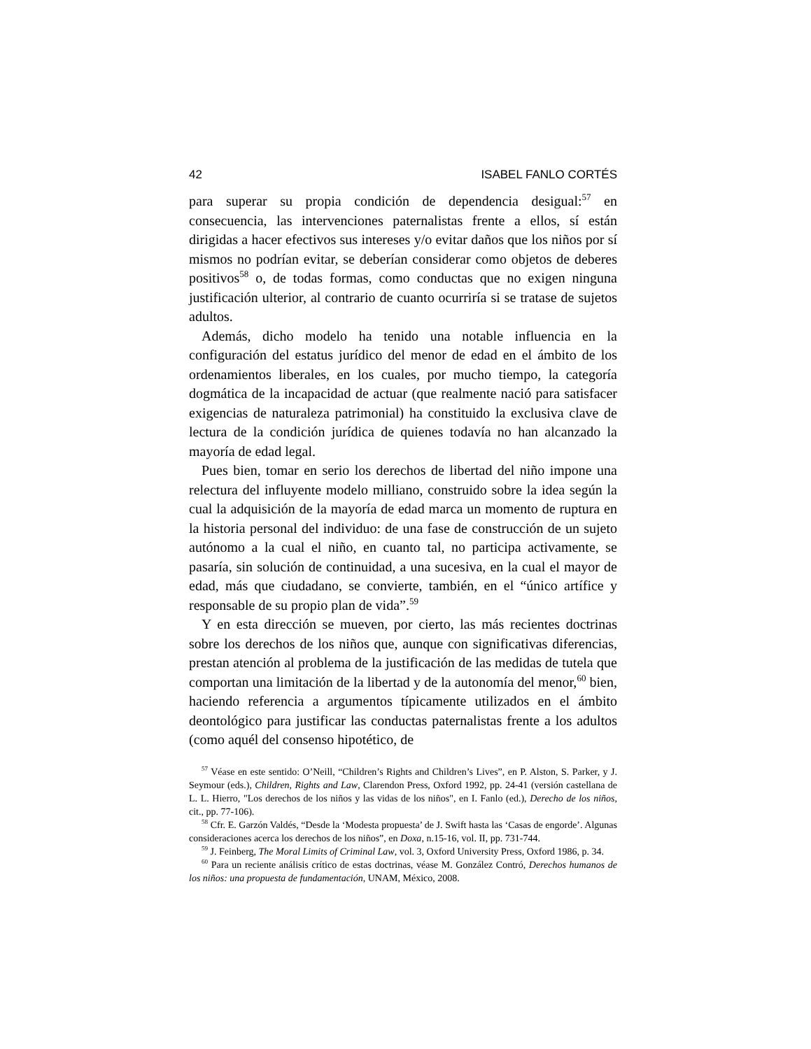42 ISABEL FANLO CORTÉS
para superar su propia condición de dependencia desigual:<sup>57</sup> en consecuencia, las intervenciones paternalistas frente a ellos, sí están dirigidas a hacer efectivos sus intereses y/o evitar daños que los niños por sí mismos no podrían evitar, se deberían considerar como objetos de deberes positivos<sup>58</sup> o, de todas formas, como conductas que no exigen ninguna justificación ulterior, al contrario de cuanto ocurriría si se tratase de sujetos adultos.
Además, dicho modelo ha tenido una notable influencia en la configuración del estatus jurídico del menor de edad en el ámbito de los ordenamientos liberales, en los cuales, por mucho tiempo, la categoría dogmática de la incapacidad de actuar (que realmente nació para satisfacer exigencias de naturaleza patrimonial) ha constituido la exclusiva clave de lectura de la condición jurídica de quienes todavía no han alcanzado la mayoría de edad legal.
Pues bien, tomar en serio los derechos de libertad del niño impone una relectura del influyente modelo milliano, construido sobre la idea según la cual la adquisición de la mayoría de edad marca un momento de ruptura en la historia personal del individuo: de una fase de construcción de un sujeto autónomo a la cual el niño, en cuanto tal, no participa activamente, se pasaría, sin solución de continuidad, a una sucesiva, en la cual el mayor de edad, más que ciudadano, se convierte, también, en el “único artífice y responsable de su propio plan de vida”.<sup>59</sup>
Y en esta dirección se mueven, por cierto, las más recientes doctrinas sobre los derechos de los niños que, aunque con significativas diferencias, prestan atención al problema de la justificación de las medidas de tutela que comportan una limitación de la libertad y de la autonomía del menor,<sup>60</sup> bien, haciendo referencia a argumentos típicamente utilizados en el ámbito deontológico para justificar las conductas paternalistas frente a los adultos (como aquél del consenso hipotético, de
<sup>57</sup> Véase en este sentido: O’Neill, “Children’s Rights and Children’s Lives”, en P. Alston, S. Parker, y J. Seymour (eds.), Children, Rights and Law, Clarendon Press, Oxford 1992, pp. 24-41 (versión castellana de L. L. Hierro, "Los derechos de los niños y las vidas de los niños", en I. Fanlo (ed.), Derecho de los niños, cit., pp. 77-106).
<sup>58</sup> Cfr. E. Garzón Valdés, “Desde la ‘Modesta propuesta’ de J. Swift hasta las ‘Casas de engorde’. Algunas consideraciones acerca los derechos de los niños”, en Doxa, n.15-16, vol. II, pp. 731-744.
<sup>59</sup> J. Feinberg, The Moral Limits of Criminal Law, vol. 3, Oxford University Press, Oxford 1986, p. 34.
<sup>60</sup> Para un reciente análisis crítico de estas doctrinas, véase M. González Contró, Derechos humanos de los niños: una propuesta de fundamentación, UNAM, México, 2008.